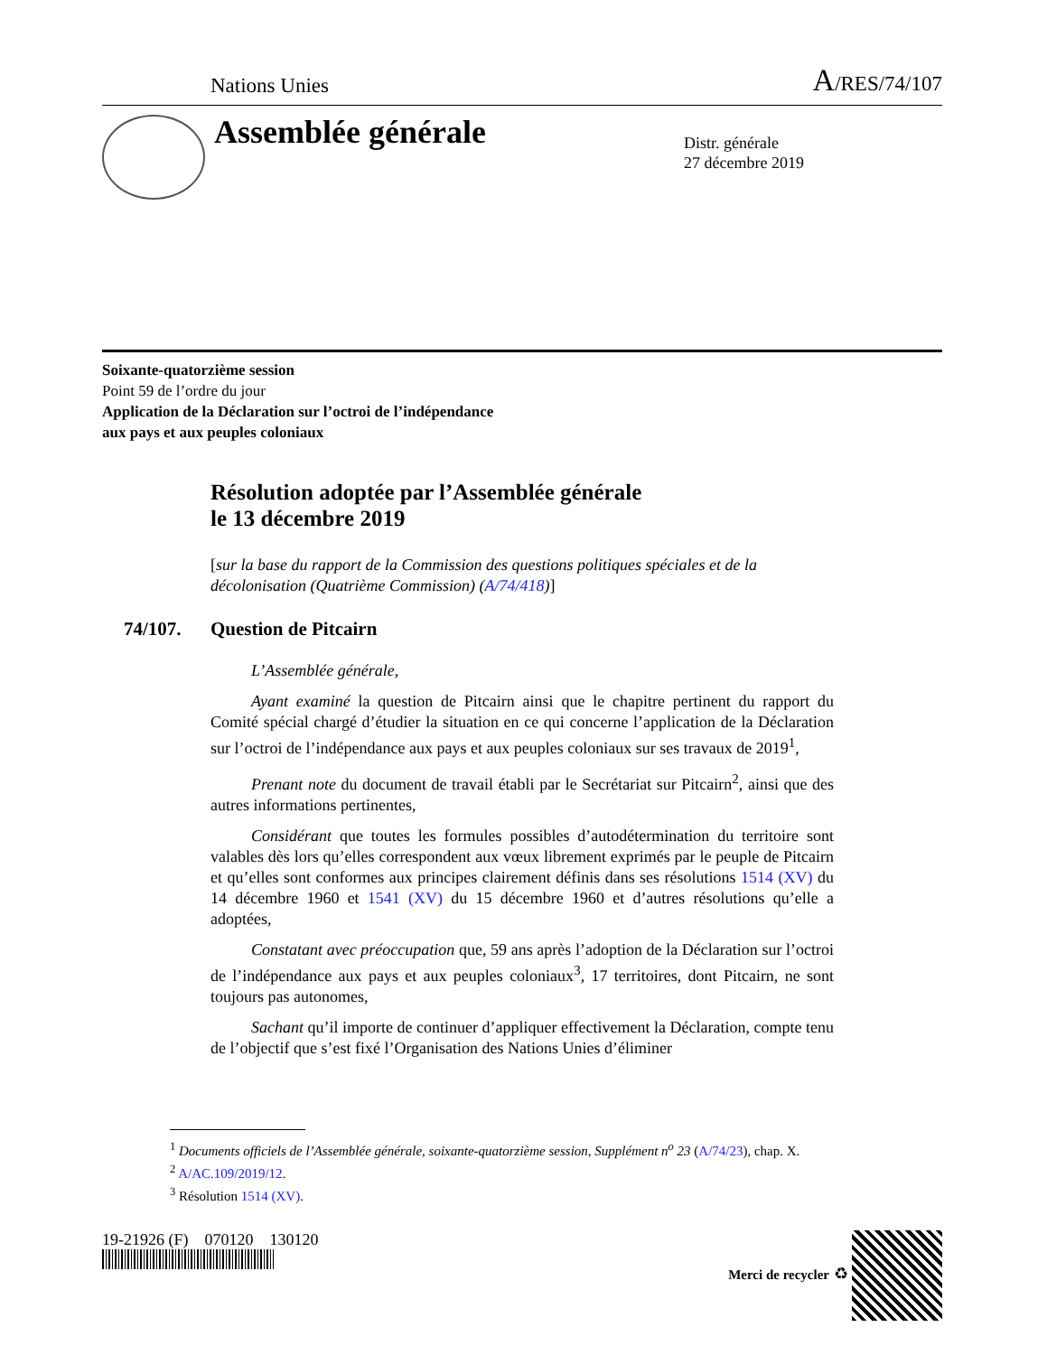Nations Unies A/RES/74/107
Assemblée générale
Distr. générale
27 décembre 2019
Soixante-quatorzième session
Point 59 de l’ordre du jour
Application de la Déclaration sur l’octroi de l’indépendance
aux pays et aux peuples coloniaux
Résolution adoptée par l’Assemblée générale
le 13 décembre 2019
[sur la base du rapport de la Commission des questions politiques spéciales et de la décolonisation (Quatrième Commission) (A/74/418)]
74/107. Question de Pitcairn
L’Assemblée générale,
Ayant examiné la question de Pitcairn ainsi que le chapitre pertinent du rapport du Comité spécial chargé d’étudier la situation en ce qui concerne l’application de la Déclaration sur l’octroi de l’indépendance aux pays et aux peuples coloniaux sur ses travaux de 2019<sup>1</sup>,
Prenant note du document de travail établi par le Secrétariat sur Pitcairn<sup>2</sup>, ainsi que des autres informations pertinentes,
Considérant que toutes les formules possibles d’autodétermination du territoire sont valables dès lors qu’elles correspondent aux vœux librement exprimés par le peuple de Pitcairn et qu’elles sont conformes aux principes clairement définis dans ses résolutions 1514 (XV) du 14 décembre 1960 et 1541 (XV) du 15 décembre 1960 et d’autres résolutions qu’elle a adoptées,
Constatant avec préoccupation que, 59 ans après l’adoption de la Déclaration sur l’octroi de l’indépendance aux pays et aux peuples coloniaux<sup>3</sup>, 17 territoires, dont Pitcairn, ne sont toujours pas autonomes,
Sachant qu’il importe de continuer d’appliquer effectivement la Déclaration, compte tenu de l’objectif que s’est fixé l’Organisation des Nations Unies d’éliminer
<sup>1</sup> Documents officiels de l’Assemblée générale, soixante-quatorzième session, Supplément n<sup>o</sup> 23 (A/74/23), chap. X.
<sup>2</sup> A/AC.109/2019/12.
<sup>3</sup> Résolution 1514 (XV).
19-21926 (F) 070120 130120
Merci de recycler ♻